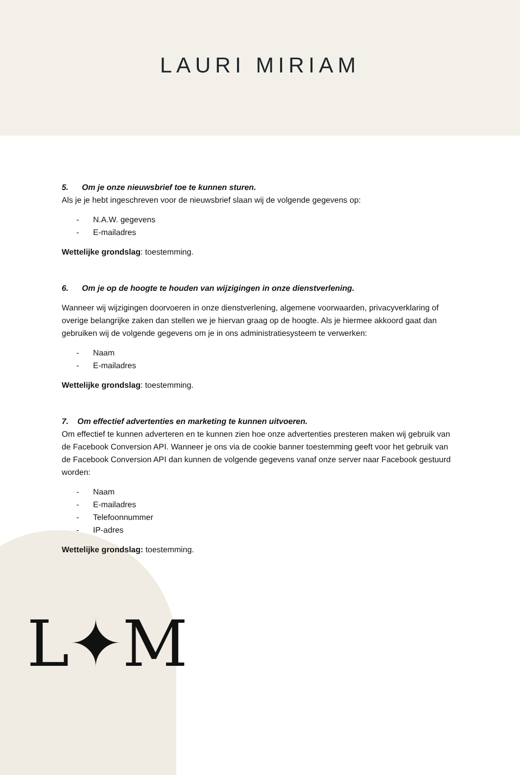LAURI MIRIAM
5. Om je onze nieuwsbrief toe te kunnen sturen.
Als je je hebt ingeschreven voor de nieuwsbrief slaan wij de volgende gegevens op:
- N.A.W. gegevens
- E-mailadres
Wettelijke grondslag: toestemming.
6. Om je op de hoogte te houden van wijzigingen in onze dienstverlening.
Wanneer wij wijzigingen doorvoeren in onze dienstverlening, algemene voorwaarden, privacyverklaring of overige belangrijke zaken dan stellen we je hiervan graag op de hoogte. Als je hiermee akkoord gaat dan gebruiken wij de volgende gegevens om je in ons administratiesysteem te verwerken:
- Naam
- E-mailadres
Wettelijke grondslag: toestemming.
7. Om effectief advertenties en marketing te kunnen uitvoeren.
Om effectief te kunnen adverteren en te kunnen zien hoe onze advertenties presteren maken wij gebruik van de Facebook Conversion API. Wanneer je ons via de cookie banner toestemming geeft voor het gebruik van de Facebook Conversion API dan kunnen de volgende gegevens vanaf onze server naar Facebook gestuurd worden:
- Naam
- E-mailadres
- Telefoonnummer
- IP-adres
Wettelijke grondslag: toestemming.
L✦M